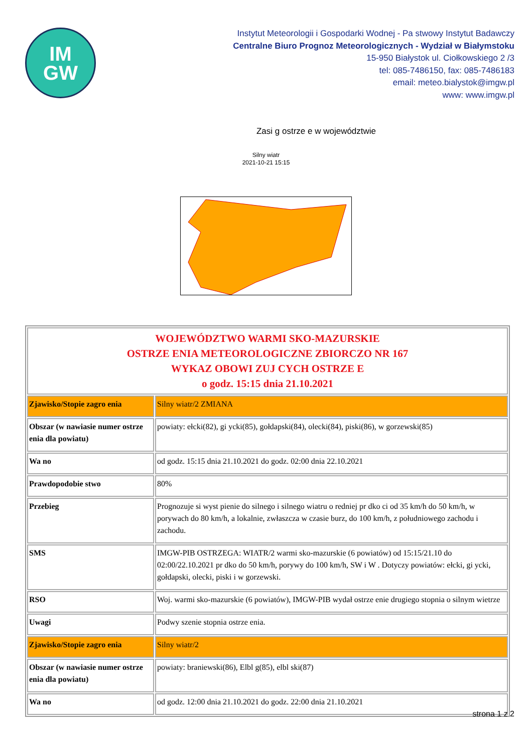IM
GW
Instytut Meteorologii i Gospodarki Wodnej - Pa stwowy Instytut Badawczy
Centralne Biuro Prognoz Meteorologicznych - Wydział w Białymstoku
15-950 Białystok ul. Ciołkowskiego 2 /3
tel: 085-7486150, fax: 085-7486183
email: meteo.bialystok@imgw.pl
www: www.imgw.pl
Zasi g ostrze e w województwie
Silny wiatr
2021-10-21 15:15
| WOJEWÓDZTWO WARMI SKO-MAZURSKIE OSTRZE ENIA METEOROLOGICZNE ZBIORCZO NR 167 WYKAZ OBOWI ZUJ CYCH OSTRZE E o godz. 15:15 dnia 21.10.2021 | |
| Zjawisko/Stopie zagro enia | Silny wiatr/2 ZMIANA |
| Obszar (w nawiasie numer ostrze enia dla powiatu) | powiaty: ełcki(82), gi ycki(85), gołdapski(84), olecki(84), piski(86), w gorzewski(85) |
| Wa no | od godz. 15:15 dnia 21.10.2021 do godz. 02:00 dnia 22.10.2021 |
| Prawdopodobie stwo | 80% |
| Przebieg | Prognozuje si wyst pienie do silnego i silnego wiatru o redniej pr dko ci od 35 km/h do 50 km/h, w porywach do 80 km/h, a lokalnie, zwłaszcza w czasie burz, do 100 km/h, z południowego zachodu i zachodu. |
| SMS | IMGW-PIB OSTRZEGA: WIATR/2 warmi sko-mazurskie (6 powiatów) od 15:15/21.10 do 02:00/22.10.2021 pr dko do 50 km/h, porywy do 100 km/h, SW i W . Dotyczy powiatów: ełcki, gi ycki, gołdapski, olecki, piski i w gorzewski. |
| RSO | Woj. warmi sko-mazurskie (6 powiatów), IMGW-PIB wydał ostrze enie drugiego stopnia o silnym wietrze |
| Uwagi | Podwy szenie stopnia ostrze enia. |
| Zjawisko/Stopie zagro enia | Silny wiatr/2 |
| Obszar (w nawiasie numer ostrze enia dla powiatu) | powiaty: braniewski(86), Elbl g(85), elbl ski(87) |
| Wa no | od godz. 12:00 dnia 21.10.2021 do godz. 22:00 dnia 21.10.2021 |
strona 1 z 2